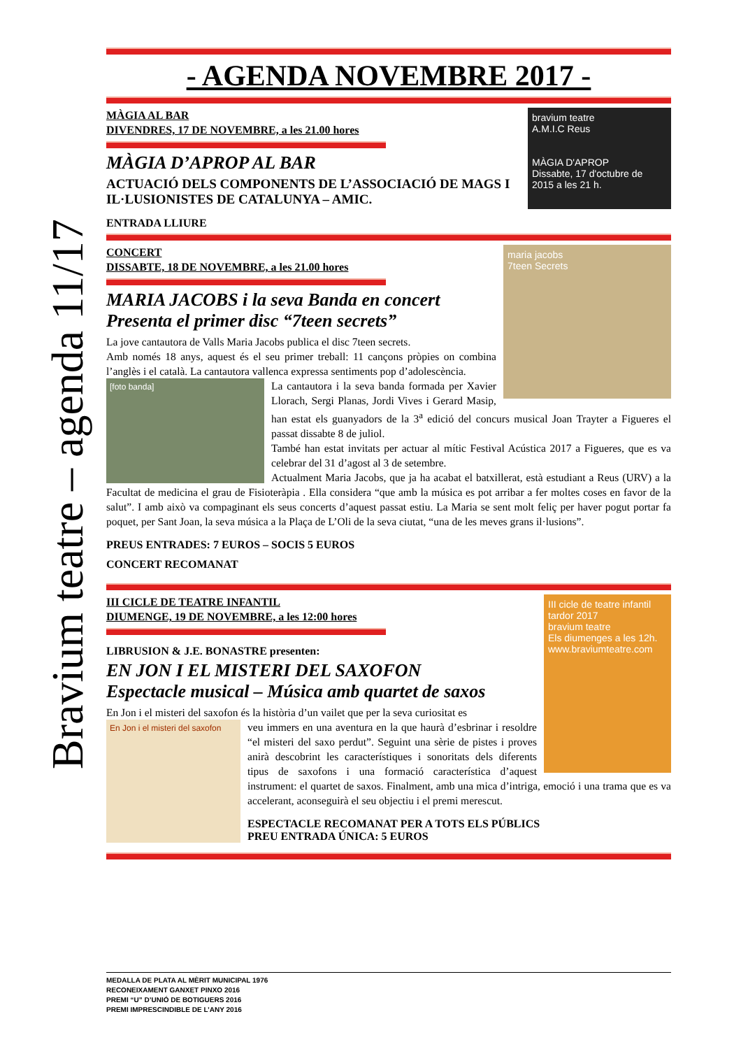Bravium teatre – agenda 11/17
- AGENDA NOVEMBRE 2017 -
bravium teatre
A.M.I.C Reus
MÀGIA D'APROP
Dissabte, 17 d'octubre de 2015 a les 21 h.
MÀGIA AL BAR
DIVENDRES, 17 DE NOVEMBRE, a les 21.00 hores
MÀGIA D’APROP AL BAR
ACTUACIÓ DELS COMPONENTS DE L’ASSOCIACIÓ DE MAGS I IL·LUSIONISTES DE CATALUNYA – AMIC.
ENTRADA LLIURE
maria jacobs
7teen Secrets
CONCERT
DISSABTE, 18 DE NOVEMBRE, a les 21.00 hores
MARIA JACOBS i la seva Banda en concert
Presenta el primer disc “7teen secrets”
La jove cantautora de Valls Maria Jacobs publica el disc 7teen secrets.
Amb només 18 anys, aquest és el seu primer treball: 11 cançons pròpies on combina l’anglès i el català. La cantautora vallenca expressa sentiments pop d’adolescència.
[foto banda]
La cantautora i la seva banda formada per Xavier Llorach, Sergi Planas, Jordi Vives i Gerard Masip, han estat els guanyadors de la 3<sup>a</sup> edició del concurs musical Joan Trayter a Figueres el passat dissabte 8 de juliol.
També han estat invitats per actuar al mític Festival Acústica 2017 a Figueres, que es va celebrar del 31 d’agost al 3 de setembre.
Actualment Maria Jacobs, que ja ha acabat el batxillerat, està estudiant a Reus (URV) a la Facultat de medicina el grau de Fisioteràpia . Ella considera “que amb la música es pot arribar a fer moltes coses en favor de la salut”. I amb això va compaginant els seus concerts d’aquest passat estiu. La Maria se sent molt feliç per haver pogut portar fa poquet, per Sant Joan, la seva música a la Plaça de L’Oli de la seva ciutat, “una de les meves grans il·lusions”.
PREUS ENTRADES: 7 EUROS – SOCIS 5 EUROS
CONCERT RECOMANAT
III cicle de teatre infantil
tardor 2017
bravium teatre
Els diumenges a les 12h.
www.braviumteatre.com
III CICLE DE TEATRE INFANTIL
DIUMENGE, 19 DE NOVEMBRE, a les 12:00 hores
LIBRUSION & J.E. BONASTRE presenten:
EN JON I EL MISTERI DEL SAXOFON
Espectacle musical – Música amb quartet de saxos
En Jon i el misteri del saxofon és la història d’un vailet que per la seva curiositat es
En Jon i el misteri del saxofon
veu immers en una aventura en la que haurà d’esbrinar i resoldre “el misteri del saxo perdut”. Seguint una sèrie de pistes i proves anirà descobrint les característiques i sonoritats dels diferents tipus de saxofons i una formació característica d’aquest instrument: el quartet de saxos. Finalment, amb una mica d’intriga, emoció i una trama que es va accelerant, aconseguirà el seu objectiu i el premi merescut.
ESPECTACLE RECOMANAT PER A TOTS ELS PÚBLICS
PREU ENTRADA ÚNICA: 5 EUROS
MEDALLA DE PLATA AL MÈRIT MUNICIPAL 1976
RECONEIXAMENT GANXET PINXO 2016
PREMI “U” D’UNIÓ DE BOTIGUERS 2016
PREMI IMPRESCINDIBLE DE L’ANY 2016